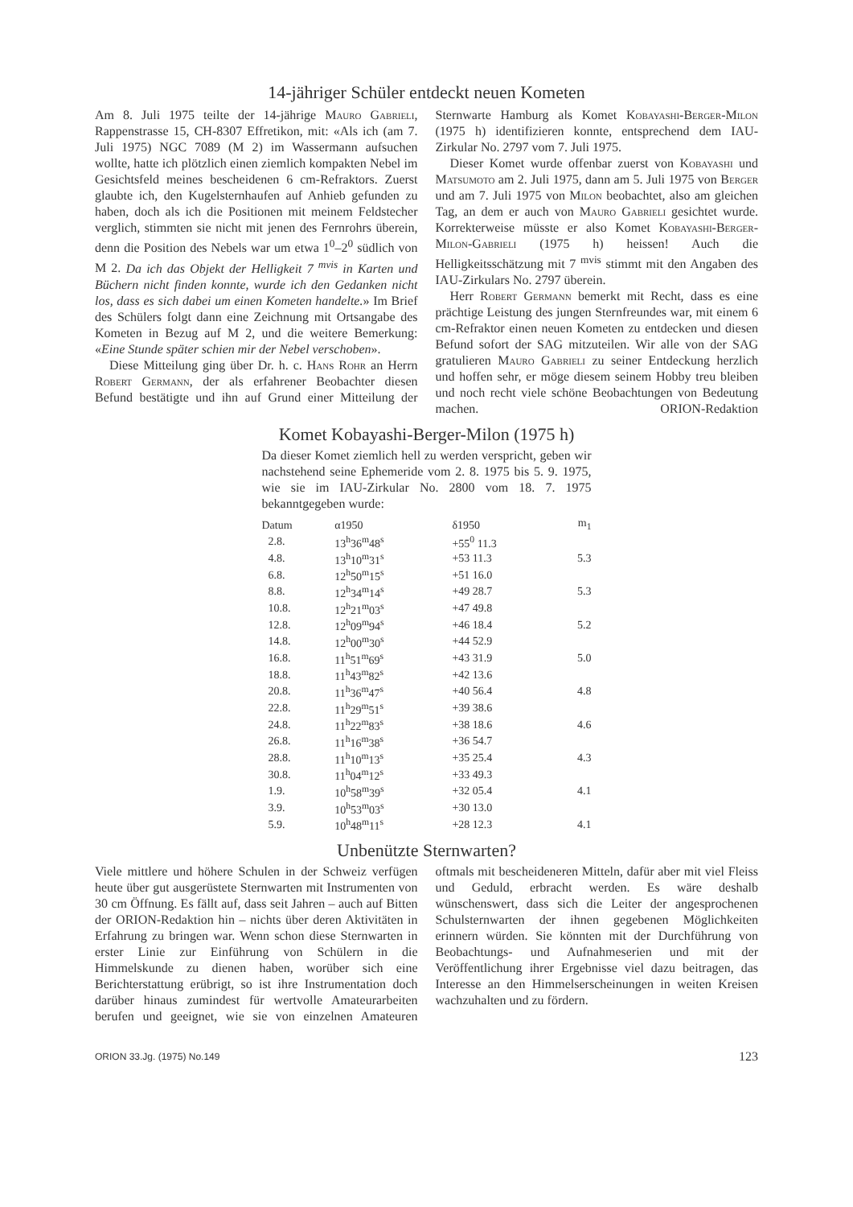14-jähriger Schüler entdeckt neuen Kometen
Am 8. Juli 1975 teilte der 14-jährige Mauro Gabrieli, Rappenstrasse 15, CH-8307 Effretikon, mit: «Als ich (am 7. Juli 1975) NGC 7089 (M 2) im Wassermann aufsuchen wollte, hatte ich plötzlich einen ziemlich kompakten Nebel im Gesichtsfeld meines bescheidenen 6 cm-Refraktors. Zuerst glaubte ich, den Kugelsternhaufen auf Anhieb gefunden zu haben, doch als ich die Positionen mit meinem Feldstecher verglich, stimmten sie nicht mit jenen des Fernrohrs überein, denn die Position des Nebels war um etwa 1<sup>0</sup>–2<sup>0</sup> südlich von M 2. Da ich das Objekt der Helligkeit 7 <sup>mvis</sup> in Karten und Büchern nicht finden konnte, wurde ich den Gedanken nicht los, dass es sich dabei um einen Kometen handelte.» Im Brief des Schülers folgt dann eine Zeichnung mit Ortsangabe des Kometen in Bezug auf M 2, und die weitere Bemerkung: «Eine Stunde später schien mir der Nebel verschoben».
Diese Mitteilung ging über Dr. h. c. Hans Rohr an Herrn Robert Germann, der als erfahrener Beobachter diesen Befund bestätigte und ihn auf Grund einer Mitteilung der Sternwarte Hamburg als Komet Kobayashi-Berger-Milon (1975 h) identifizieren konnte, entsprechend dem IAU-Zirkular No. 2797 vom 7. Juli 1975.
Dieser Komet wurde offenbar zuerst von Kobayashi und Matsumoto am 2. Juli 1975, dann am 5. Juli 1975 von Berger und am 7. Juli 1975 von Milon beobachtet, also am gleichen Tag, an dem er auch von Mauro Gabrieli gesichtet wurde. Korrekterweise müsste er also Komet Kobayashi-Berger-Milon-Gabrieli (1975 h) heissen! Auch die Helligkeitsschätzung mit 7 <sup>mvis</sup> stimmt mit den Angaben des IAU-Zirkulars No. 2797 überein.
Herr Robert Germann bemerkt mit Recht, dass es eine prächtige Leistung des jungen Sternfreundes war, mit einem 6 cm-Refraktor einen neuen Kometen zu entdecken und diesen Befund sofort der SAG mitzuteilen. Wir alle von der SAG gratulieren Mauro Gabrieli zu seiner Entdeckung herzlich und hoffen sehr, er möge diesem seinem Hobby treu bleiben und noch recht viele schöne Beobachtungen von Bedeutung machen. ORION-Redaktion
Komet Kobayashi-Berger-Milon (1975 h)
Da dieser Komet ziemlich hell zu werden verspricht, geben wir nachstehend seine Ephemeride vom 2. 8. 1975 bis 5. 9. 1975, wie sie im IAU-Zirkular No. 2800 vom 18. 7. 1975 bekanntgegeben wurde:
| Datum | α1950 | δ1950 | m<sub>1</sub> |
| --- | --- | --- | --- |
| 2.8. | 13<sup>h</sup>36<sup>m</sup>48<sup>s</sup> | +55<sup>0</sup> 11.3 | |
| 4.8. | 13<sup>h</sup>10<sup>m</sup>31<sup>s</sup> | +53 11.3 | 5.3 |
| 6.8. | 12<sup>h</sup>50<sup>m</sup>15<sup>s</sup> | +51 16.0 | |
| 8.8. | 12<sup>h</sup>34<sup>m</sup>14<sup>s</sup> | +49 28.7 | 5.3 |
| 10.8. | 12<sup>h</sup>21<sup>m</sup>03<sup>s</sup> | +47 49.8 | |
| 12.8. | 12<sup>h</sup>09<sup>m</sup>94<sup>s</sup> | +46 18.4 | 5.2 |
| 14.8. | 12<sup>h</sup>00<sup>m</sup>30<sup>s</sup> | +44 52.9 | |
| 16.8. | 11<sup>h</sup>51<sup>m</sup>69<sup>s</sup> | +43 31.9 | 5.0 |
| 18.8. | 11<sup>h</sup>43<sup>m</sup>82<sup>s</sup> | +42 13.6 | |
| 20.8. | 11<sup>h</sup>36<sup>m</sup>47<sup>s</sup> | +40 56.4 | 4.8 |
| 22.8. | 11<sup>h</sup>29<sup>m</sup>51<sup>s</sup> | +39 38.6 | |
| 24.8. | 11<sup>h</sup>22<sup>m</sup>83<sup>s</sup> | +38 18.6 | 4.6 |
| 26.8. | 11<sup>h</sup>16<sup>m</sup>38<sup>s</sup> | +36 54.7 | |
| 28.8. | 11<sup>h</sup>10<sup>m</sup>13<sup>s</sup> | +35 25.4 | 4.3 |
| 30.8. | 11<sup>h</sup>04<sup>m</sup>12<sup>s</sup> | +33 49.3 | |
| 1.9. | 10<sup>h</sup>58<sup>m</sup>39<sup>s</sup> | +32 05.4 | 4.1 |
| 3.9. | 10<sup>h</sup>53<sup>m</sup>03<sup>s</sup> | +30 13.0 | |
| 5.9. | 10<sup>h</sup>48<sup>m</sup>11<sup>s</sup> | +28 12.3 | 4.1 |
Unbenützte Sternwarten?
Viele mittlere und höhere Schulen in der Schweiz verfügen heute über gut ausgerüstete Sternwarten mit Instrumenten von 30 cm Öffnung. Es fällt auf, dass seit Jahren – auch auf Bitten der ORION-Redaktion hin – nichts über deren Aktivitäten in Erfahrung zu bringen war. Wenn schon diese Sternwarten in erster Linie zur Einführung von Schülern in die Himmelskunde zu dienen haben, worüber sich eine Berichterstattung erübrigt, so ist ihre Instrumentation doch darüber hinaus zumindest für wertvolle Amateurarbeiten berufen und geeignet, wie sie von einzelnen Amateuren oftmals mit bescheideneren Mitteln, dafür aber mit viel Fleiss und Geduld, erbracht werden. Es wäre deshalb wünschenswert, dass sich die Leiter der angesprochenen Schulsternwarten der ihnen gegebenen Möglichkeiten erinnern würden. Sie könnten mit der Durchführung von Beobachtungs- und Aufnahmeserien und mit der Veröffentlichung ihrer Ergebnisse viel dazu beitragen, das Interesse an den Himmelserscheinungen in weiten Kreisen wachzuhalten und zu fördern.
ORION 33.Jg. (1975) No.149 123